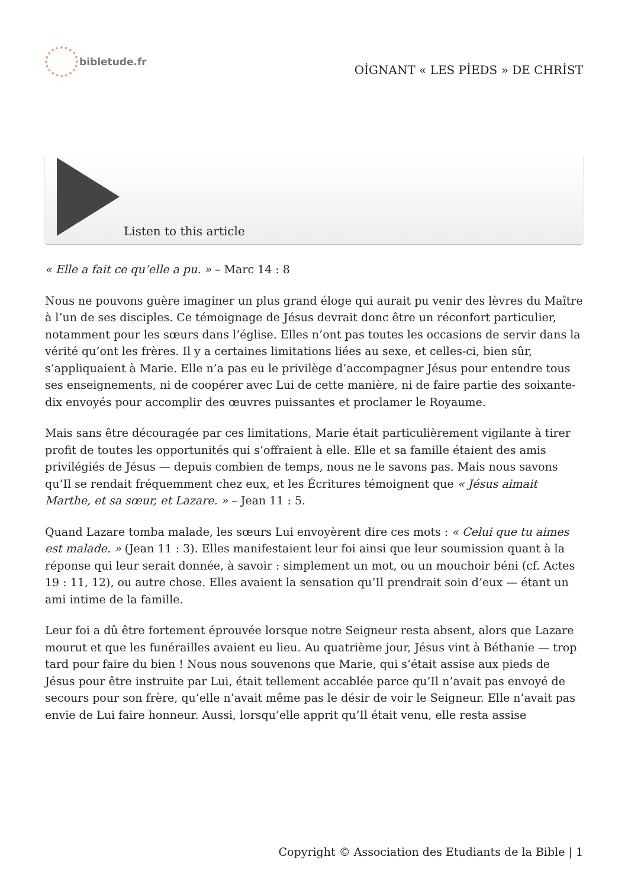bibletude.fr
OİGNANT « LES PİEDS » DE CHRİST
Listen to this article
« Elle a fait ce qu’elle a pu. » – Marc 14 : 8
Nous ne pouvons guère imaginer un plus grand éloge qui aurait pu venir des lèvres du Maître à l’un de ses disciples. Ce témoignage de Jésus devrait donc être un réconfort particulier, notamment pour les sœurs dans l’église. Elles n’ont pas toutes les occasions de servir dans la vérité qu’ont les frères. Il y a certaines limitations liées au sexe, et celles-ci, bien sûr, s’appliquaient à Marie. Elle n’a pas eu le privilège d’accompagner Jésus pour entendre tous ses enseignements, ni de coopérer avec Lui de cette manière, ni de faire partie des soixante-dix envoyés pour accomplir des œuvres puissantes et proclamer le Royaume.
Mais sans être découragée par ces limitations, Marie était particulièrement vigilante à tirer profit de toutes les opportunités qui s’offraient à elle. Elle et sa famille étaient des amis privilégiés de Jésus — depuis combien de temps, nous ne le savons pas. Mais nous savons qu’Il se rendait fréquemment chez eux, et les Écritures témoignent que « Jésus aimait Marthe, et sa sœur, et Lazare. » – Jean 11 : 5.
Quand Lazare tomba malade, les sœurs Lui envoyèrent dire ces mots : « Celui que tu aimes est malade. » (Jean 11 : 3). Elles manifestaient leur foi ainsi que leur soumission quant à la réponse qui leur serait donnée, à savoir : simplement un mot, ou un mouchoir béni (cf. Actes 19 : 11, 12), ou autre chose. Elles avaient la sensation qu’Il prendrait soin d’eux — étant un ami intime de la famille.
Leur foi a dû être fortement éprouvée lorsque notre Seigneur resta absent, alors que Lazare mourut et que les funérailles avaient eu lieu. Au quatrième jour, Jésus vint à Béthanie — trop tard pour faire du bien ! Nous nous souvenons que Marie, qui s’était assise aux pieds de Jésus pour être instruite par Lui, était tellement accablée parce qu’Il n’avait pas envoyé de secours pour son frère, qu’elle n’avait même pas le désir de voir le Seigneur. Elle n’avait pas envie de Lui faire honneur. Aussi, lorsqu’elle apprit qu’Il était venu, elle resta assise
Copyright © Association des Etudiants de la Bible | 1